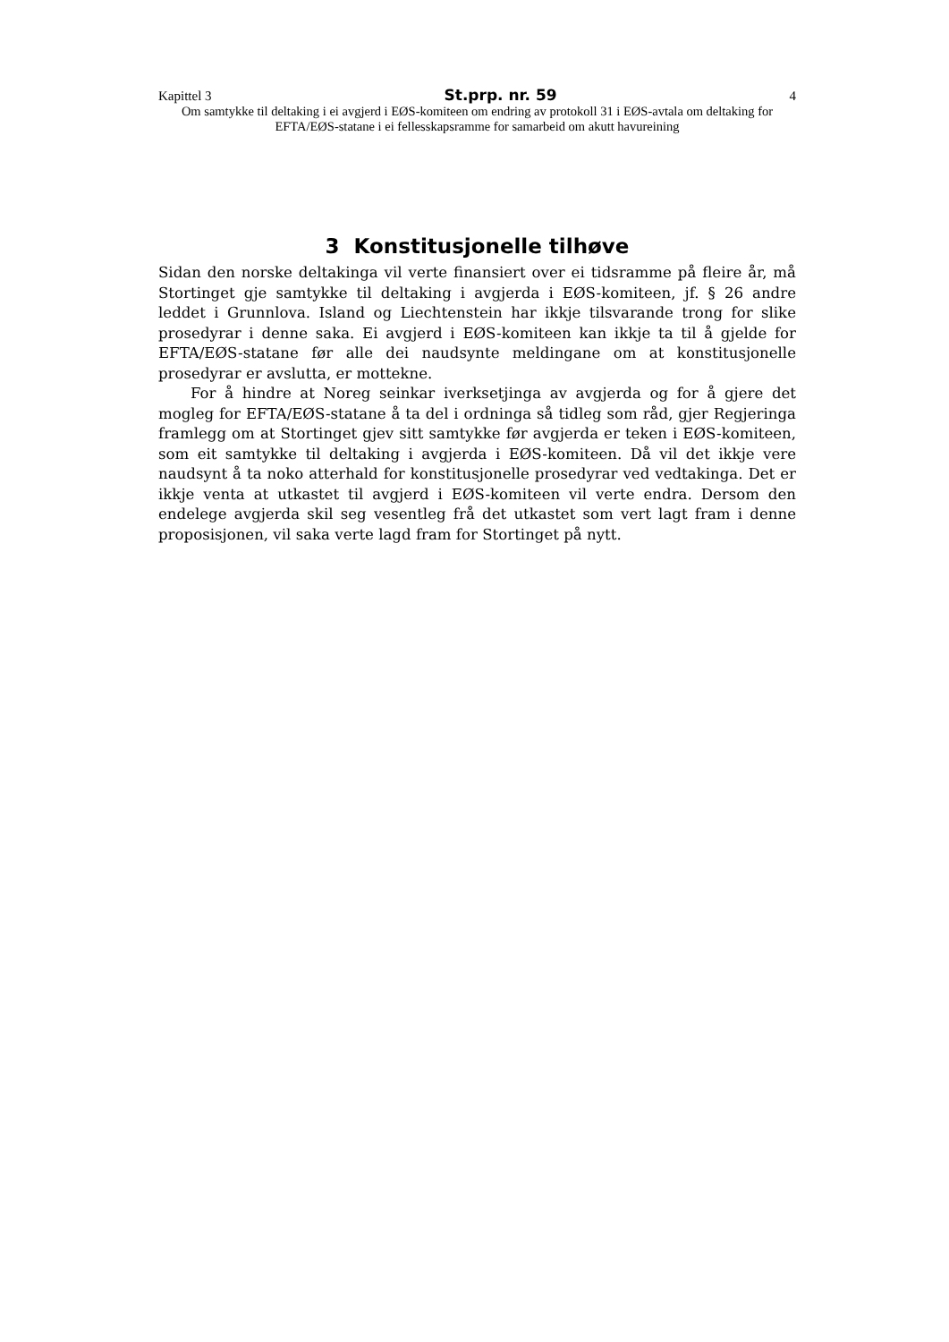Kapittel 3 St.prp. nr. 59 4
Om samtykke til deltaking i ei avgjerd i EØS-komiteen om endring av protokoll 31 i EØS-avtala om deltaking for EFTA/EØS-statane i ei fellesskapsramme for samarbeid om akutt havureining
3 Konstitusjonelle tilhøve
Sidan den norske deltakinga vil verte finansiert over ei tidsramme på fleire år, må Stortinget gje samtykke til deltaking i avgjerda i EØS-komiteen, jf. § 26 andre leddet i Grunnlova. Island og Liechtenstein har ikkje tilsvarande trong for slike prosedyrar i denne saka. Ei avgjerd i EØS-komiteen kan ikkje ta til å gjelde for EFTA/EØS-statane før alle dei naudsynte meldingane om at konstitusjonelle prosedyrar er avslutta, er mottekne.
For å hindre at Noreg seinkar iverksetjinga av avgjerda og for å gjere det mogleg for EFTA/EØS-statane å ta del i ordninga så tidleg som råd, gjer Regjeringa framlegg om at Stortinget gjev sitt samtykke før avgjerda er teken i EØS-komiteen, som eit samtykke til deltaking i avgjerda i EØS-komiteen. Då vil det ikkje vere naudsynt å ta noko atterhald for konstitusjonelle prosedyrar ved vedtakinga. Det er ikkje venta at utkastet til avgjerd i EØS-komiteen vil verte endra. Dersom den endelege avgjerda skil seg vesentleg frå det utkastet som vert lagt fram i denne proposisjonen, vil saka verte lagd fram for Stortinget på nytt.